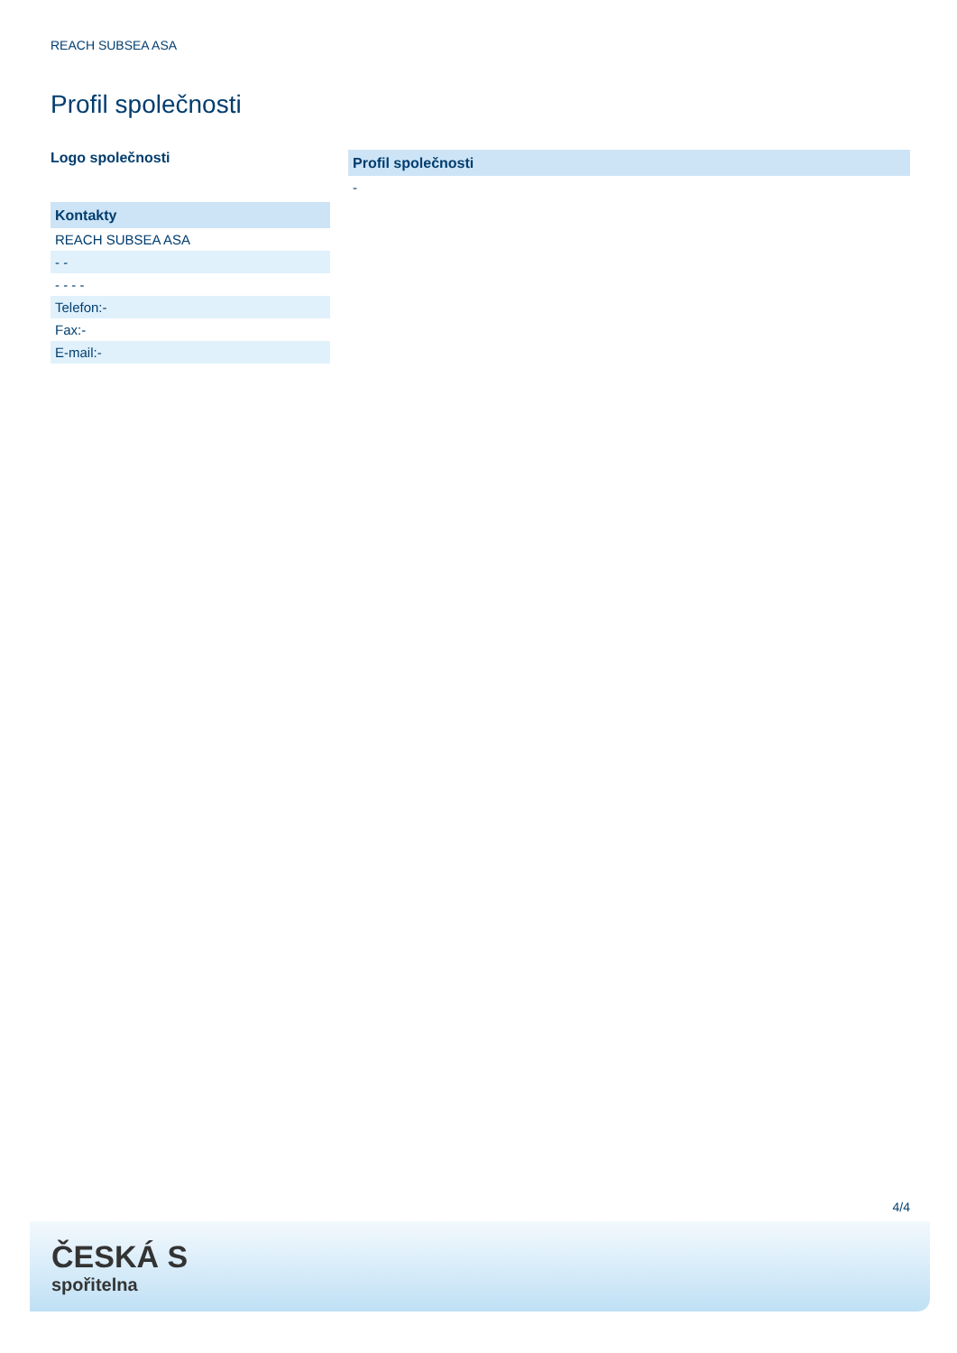REACH SUBSEA ASA
Profil společnosti
Logo společnosti
| Kontakty |
| --- |
| REACH SUBSEA ASA |
| - - |
| - - - - |
| Telefon:- |
| Fax:- |
| E-mail:- |
| Profil společnosti |
| --- |
| - |
4/4
ČESKÁ S
spořitelna